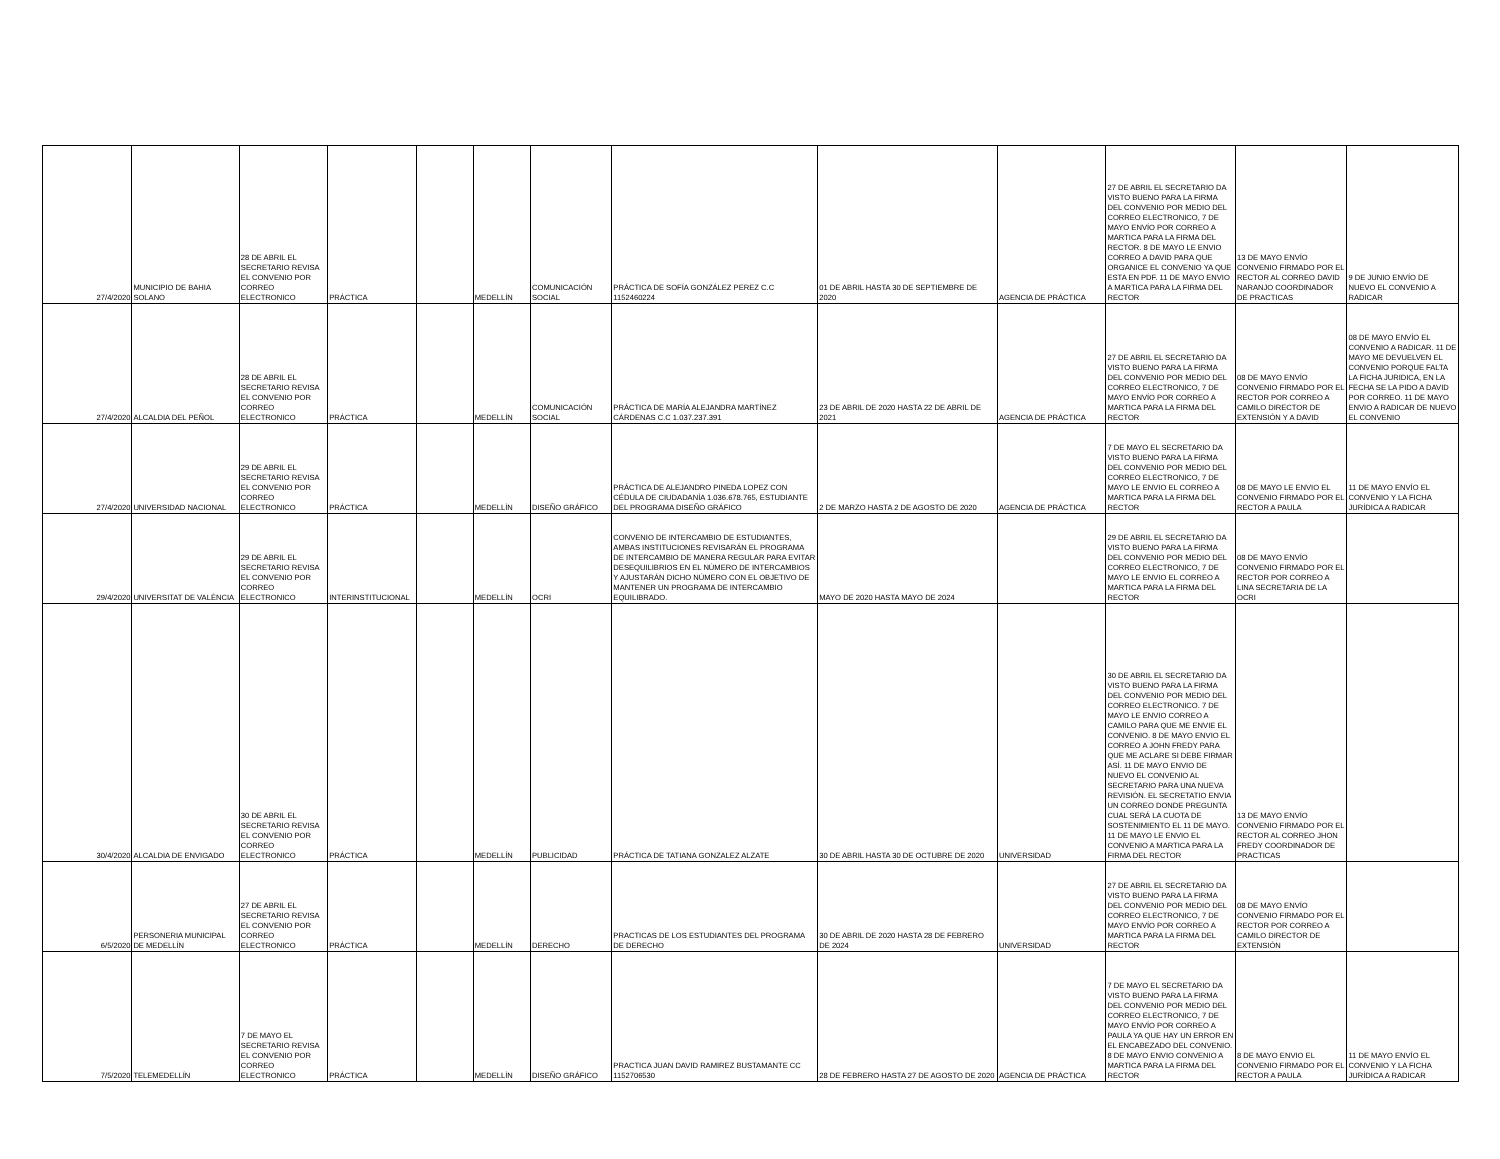| 27/4/2020 | MUNICIPIO DE BAHIA SOLANO | 28 DE ABRIL EL SECRETARIO REVISA EL CONVENIO POR CORREO ELECTRONICO | PRÁCTICA | | MEDELLÍN | COMUNICACIÓN SOCIAL | PRÁCTICA DE SOFÍA GONZÁLEZ PEREZ C.C 1152460224 | 01 DE ABRIL HASTA 30 DE SEPTIEMBRE DE 2020 | AGENCIA DE PRÁCTICA | 27 DE ABRIL EL SECRETARIO DA VISTO BUENO PARA LA FIRMA DEL CONVENIO POR MEDIO DEL CORREO ELECTRONICO, 7 DE MAYO ENVÍO POR CORREO A MARTICA PARA LA FIRMA DEL RECTOR. 8 DE MAYO LE ENVIO CORREO A DAVID PARA QUE ORGANICE EL CONVENIO YA QUE ESTA EN PDF. 11 DE MAYO ENVIO A MARTICA PARA LA FIRMA DEL RECTOR | 13 DE MAYO ENVÍO CONVENIO FIRMADO POR EL RECTOR AL CORREO DAVID NARANJO COORDINADOR DE PRACTICAS | 9 DE JUNIO ENVÍO DE NUEVO EL CONVENIO A RADICAR |
| 27/4/2020 | ALCALDIA DEL PEÑOL | 28 DE ABRIL EL SECRETARIO REVISA EL CONVENIO POR CORREO ELECTRONICO | PRÁCTICA | | MEDELLÍN | COMUNICACIÓN SOCIAL | PRÁCTICA DE MARÍA ALEJANDRA MARTÍNEZ CÁRDENAS C.C 1.037.237.391 | 23 DE ABRIL DE 2020 HASTA 22 DE ABRIL DE 2021 | AGENCIA DE PRÁCTICA | 27 DE ABRIL EL SECRETARIO DA VISTO BUENO PARA LA FIRMA DEL CONVENIO POR MEDIO DEL CORREO ELECTRONICO, 7 DE MAYO ENVÍO POR CORREO A MARTICA PARA LA FIRMA DEL RECTOR | 08 DE MAYO ENVÍO CONVENIO FIRMADO POR EL RECTOR POR CORREO A CAMILO DIRECTOR DE EXTENSIÓN Y A DAVID | 08 DE MAYO ENVÍO EL CONVENIO A RADICAR. 11 DE MAYO ME DEVUELVEN EL CONVENIO PORQUE FALTA LA FICHA JURIDICA, EN LA FECHA SE LA PIDO A DAVID POR CORREO. 11 DE MAYO ENVIO A RADICAR DE NUEVO EL CONVENIO |
| 27/4/2020 | UNIVERSIDAD NACIONAL | 29 DE ABRIL EL SECRETARIO REVISA EL CONVENIO POR CORREO ELECTRONICO | PRÁCTICA | | MEDELLÍN | DISEÑO GRÁFICO | PRÁCTICA DE ALEJANDRO PINEDA LOPEZ CON CÉDULA DE CIUDADANÍA 1.036.678.765, ESTUDIANTE DEL PROGRAMA DISEÑO GRÁFICO | 2 DE MARZO HASTA 2 DE AGOSTO DE 2020 | AGENCIA DE PRÁCTICA | 7 DE MAYO EL SECRETARIO DA VISTO BUENO PARA LA FIRMA DEL CONVENIO POR MEDIO DEL CORREO ELECTRONICO, 7 DE MAYO LE ENVIO EL CORREO A MARTICA PARA LA FIRMA DEL RECTOR | 08 DE MAYO LE ENVIO EL CONVENIO FIRMADO POR EL RECTOR A PAULA | 11 DE MAYO ENVÍO EL CONVENIO Y LA FICHA JURÍDICA A RADICAR |
| 29/4/2020 | UNIVERSITAT DE VALÈNCIA | 29 DE ABRIL EL SECRETARIO REVISA EL CONVENIO POR CORREO ELECTRONICO | INTERINSTITUCIONAL | | MEDELLÍN | OCRI | CONVENIO DE INTERCAMBIO DE ESTUDIANTES, AMBAS INSTITUCIONES REVISARÁN EL PROGRAMA DE INTERCAMBIO DE MANERA REGULAR PARA EVITAR DESEQUILIBRIOS EN EL NÚMERO DE INTERCAMBIOS Y AJUSTARÁN DICHO NÚMERO CON EL OBJETIVO DE MANTENER UN PROGRAMA DE INTERCAMBIO EQUILIBRADO. | MAYO DE 2020 HASTA MAYO DE 2024 | | 29 DE ABRIL EL SECRETARIO DA VISTO BUENO PARA LA FIRMA DEL CONVENIO POR MEDIO DEL CORREO ELECTRONICO, 7 DE MAYO LE ENVIO EL CORREO A MARTICA PARA LA FIRMA DEL RECTOR | 08 DE MAYO ENVÍO CONVENIO FIRMADO POR EL RECTOR POR CORREO A LINA SECRETARIA DE LA OCRI | |
| 30/4/2020 | ALCALDIA DE ENVIGADO | 30 DE ABRIL EL SECRETARIO REVISA EL CONVENIO POR CORREO ELECTRONICO | PRÁCTICA | | MEDELLÍN | PUBLICIDAD | PRÁCTICA DE TATIANA GONZALEZ ALZATE | 30 DE ABRIL HASTA 30 DE OCTUBRE DE 2020 | UNIVERSIDAD | 30 DE ABRIL EL SECRETARIO DA VISTO BUENO PARA LA FIRMA DEL CONVENIO POR MEDIO DEL CORREO ELECTRONICO. 7 DE MAYO LE ENVIO CORREO A CAMILO PARA QUE ME ENVIE EL CONVENIO. 8 DE MAYO ENVIO EL CORREO A JOHN FREDY PARA QUE ME ACLARE SI DEBE FIRMAR ASÍ. 11 DE MAYO ENVIO DE NUEVO EL CONVENIO AL SECRETARIO PARA UNA NUEVA REVISIÓN. EL SECRETATIO ENVIA UN CORREO DONDE PREGUNTA CUAL SERÁ LA CUOTA DE SOSTENIMIENTO EL 11 DE MAYO. 11 DE MAYO LE ENVIO EL CONVENIO A MARTICA PARA LA FIRMA DEL RECTOR | 13 DE MAYO ENVÍO CONVENIO FIRMADO POR EL RECTOR AL CORREO JHON FREDY COORDINADOR DE PRACTICAS | |
| 6/5/2020 | PERSONERIA MUNICIPAL DE MEDELLÍN | 27 DE ABRIL EL SECRETARIO REVISA EL CONVENIO POR CORREO ELECTRONICO | PRÁCTICA | | MEDELLÍN | DERECHO | PRACTICAS DE LOS ESTUDIANTES DEL PROGRAMA DE DERECHO | 30 DE ABRIL DE 2020 HASTA 28 DE FEBRERO DE 2024 | UNIVERSIDAD | 27 DE ABRIL EL SECRETARIO DA VISTO BUENO PARA LA FIRMA DEL CONVENIO POR MEDIO DEL CORREO ELECTRONICO, 7 DE MAYO ENVÍO POR CORREO A MARTICA PARA LA FIRMA DEL RECTOR | 08 DE MAYO ENVÍO CONVENIO FIRMADO POR EL RECTOR POR CORREO A CAMILO DIRECTOR DE EXTENSIÓN | |
| 7/5/2020 | TELEMEDELLÍN | 7 DE MAYO EL SECRETARIO REVISA EL CONVENIO POR CORREO ELECTRONICO | PRÁCTICA | | MEDELLÍN | DISEÑO GRÁFICO | PRACTICA JUAN DAVID RAMIREZ BUSTAMANTE CC 1152706530 | 28 DE FEBRERO HASTA 27 DE AGOSTO DE 2020 | AGENCIA DE PRÁCTICA | 7 DE MAYO EL SECRETARIO DA VISTO BUENO PARA LA FIRMA DEL CONVENIO POR MEDIO DEL CORREO ELECTRONICO, 7 DE MAYO ENVÍO POR CORREO A PAULA YA QUE HAY UN ERROR EN EL ENCABEZADO DEL CONVENIO. 8 DE MAYO ENVIO CONVENIO A MARTICA PARA LA FIRMA DEL RECTOR | 8 DE MAYO ENVIO EL CONVENIO FIRMADO POR EL RECTOR A PAULA | 11 DE MAYO ENVÍO EL CONVENIO Y LA FICHA JURÍDICA A RADICAR |